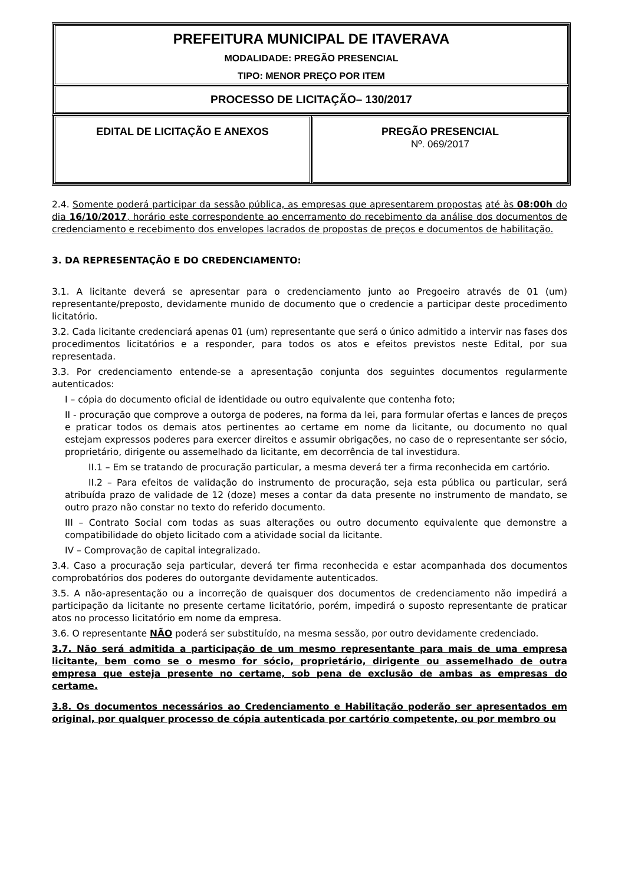| PREFEITURA MUNICIPAL DE ITAVERAVA MODALIDADE: PREGÃO PRESENCIAL TIPO: MENOR PREÇO POR ITEM |
| PROCESSO DE LICITAÇÃO– 130/2017 |
| EDITAL DE LICITAÇÃO E ANEXOS | PREGÃO PRESENCIAL Nº. 069/2017 |
2.4. Somente poderá participar da sessão pública, as empresas que apresentarem propostas até às 08:00h do dia 16/10/2017, horário este correspondente ao encerramento do recebimento da análise dos documentos de credenciamento e recebimento dos envelopes lacrados de propostas de preços e documentos de habilitação.
3. DA REPRESENTAÇÃO E DO CREDENCIAMENTO:
3.1. A licitante deverá se apresentar para o credenciamento junto ao Pregoeiro através de 01 (um) representante/preposto, devidamente munido de documento que o credencie a participar deste procedimento licitatório.
3.2. Cada licitante credenciará apenas 01 (um) representante que será o único admitido a intervir nas fases dos procedimentos licitatórios e a responder, para todos os atos e efeitos previstos neste Edital, por sua representada.
3.3. Por credenciamento entende-se a apresentação conjunta dos seguintes documentos regularmente autenticados:
I – cópia do documento oficial de identidade ou outro equivalente que contenha foto;
II - procuração que comprove a outorga de poderes, na forma da lei, para formular ofertas e lances de preços e praticar todos os demais atos pertinentes ao certame em nome da licitante, ou documento no qual estejam expressos poderes para exercer direitos e assumir obrigações, no caso de o representante ser sócio, proprietário, dirigente ou assemelhado da licitante, em decorrência de tal investidura.
II.1 – Em se tratando de procuração particular, a mesma deverá ter a firma reconhecida em cartório.
II.2 – Para efeitos de validação do instrumento de procuração, seja esta pública ou particular, será atribuída prazo de validade de 12 (doze) meses a contar da data presente no instrumento de mandato, se outro prazo não constar no texto do referido documento.
III – Contrato Social com todas as suas alterações ou outro documento equivalente que demonstre a compatibilidade do objeto licitado com a atividade social da licitante.
IV – Comprovação de capital integralizado.
3.4. Caso a procuração seja particular, deverá ter firma reconhecida e estar acompanhada dos documentos comprobatórios dos poderes do outorgante devidamente autenticados.
3.5. A não-apresentação ou a incorreção de quaisquer dos documentos de credenciamento não impedirá a participação da licitante no presente certame licitatório, porém, impedirá o suposto representante de praticar atos no processo licitatório em nome da empresa.
3.6. O representante NÃO poderá ser substituído, na mesma sessão, por outro devidamente credenciado.
3.7. Não será admitida a participação de um mesmo representante para mais de uma empresa licitante, bem como se o mesmo for sócio, proprietário, dirigente ou assemelhado de outra empresa que esteja presente no certame, sob pena de exclusão de ambas as empresas do certame.
3.8. Os documentos necessários ao Credenciamento e Habilitação poderão ser apresentados em original, por qualquer processo de cópia autenticada por cartório competente, ou por membro ou